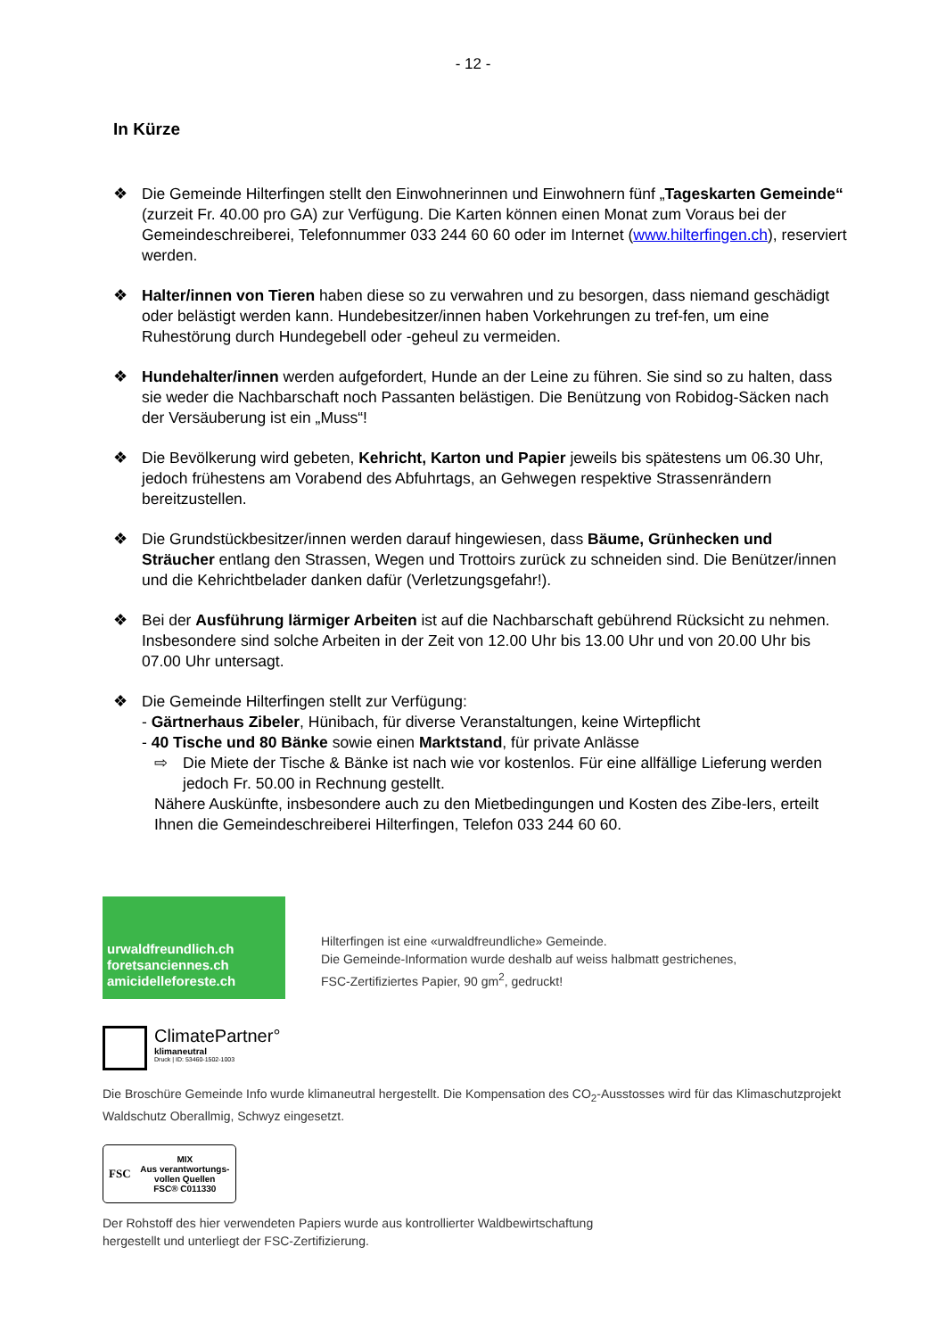- 12 -
In Kürze
❖ Die Gemeinde Hilterfingen stellt den Einwohnerinnen und Einwohnern fünf „Tageskarten Gemeinde“ (zurzeit Fr. 40.00 pro GA) zur Verfügung. Die Karten können einen Monat zum Voraus bei der Gemeindeschreiberei, Telefonnummer 033 244 60 60 oder im Internet (www.hilterfingen.ch), reserviert werden.
❖ Halter/innen von Tieren haben diese so zu verwahren und zu besorgen, dass niemand geschädigt oder belästigt werden kann. Hundebesitzer/innen haben Vorkehrungen zu tref-fen, um eine Ruhestörung durch Hundegebell oder -geheul zu vermeiden.
❖ Hundehalter/innen werden aufgefordert, Hunde an der Leine zu führen. Sie sind so zu halten, dass sie weder die Nachbarschaft noch Passanten belästigen. Die Benützung von Robidog-Säcken nach der Versäuberung ist ein „Muss“!
❖ Die Bevölkerung wird gebeten, Kehricht, Karton und Papier jeweils bis spätestens um 06.30 Uhr, jedoch frühestens am Vorabend des Abfuhrtags, an Gehwegen respektive Strassenrändern bereitzustellen.
❖ Die Grundstückbesitzer/innen werden darauf hingewiesen, dass Bäume, Grünhecken und Sträucher entlang den Strassen, Wegen und Trottoirs zurück zu schneiden sind. Die Benützer/innen und die Kehrichtbelader danken dafür (Verletzungsgefahr!).
❖ Bei der Ausführung lärmiger Arbeiten ist auf die Nachbarschaft gebührend Rücksicht zu nehmen. Insbesondere sind solche Arbeiten in der Zeit von 12.00 Uhr bis 13.00 Uhr und von 20.00 Uhr bis 07.00 Uhr untersagt.
❖ Die Gemeinde Hilterfingen stellt zur Verfügung:
- Gärtnerhaus Zibeler, Hünibach, für diverse Veranstaltungen, keine Wirtepflicht
- 40 Tische und 80 Bänke sowie einen Marktstand, für private Anlässe
⇨ Die Miete der Tische & Bänke ist nach wie vor kostenlos. Für eine allfällige Lieferung werden jedoch Fr. 50.00 in Rechnung gestellt.
Nähere Auskünfte, insbesondere auch zu den Mietbedingungen und Kosten des Zibe-lers, erteilt Ihnen die Gemeindeschreiberei Hilterfingen, Telefon 033 244 60 60.
urwaldfreundlich.ch
foretsanciennes.ch
amicidelleforeste.ch
Hilterfingen ist eine «urwaldfreundliche» Gemeinde.
Die Gemeinde-Information wurde deshalb auf weiss halbmatt gestrichenes,
FSC-Zertifiziertes Papier, 90 gm<sup>2</sup>, gedruckt!
ClimatePartner°
klimaneutral
Druck | ID: 53460-1502-1003
Die Broschüre Gemeinde Info wurde klimaneutral hergestellt. Die Kompensation des CO<sub>2</sub>-Ausstosses wird für das Klimaschutzprojekt Waldschutz Oberallmig, Schwyz eingesetzt.
FSC
MIX
Aus verantwortungs-vollen Quellen
FSC® C011330
Der Rohstoff des hier verwendeten Papiers wurde aus kontrollierter Waldbewirtschaftung
hergestellt und unterliegt der FSC-Zertifizierung.